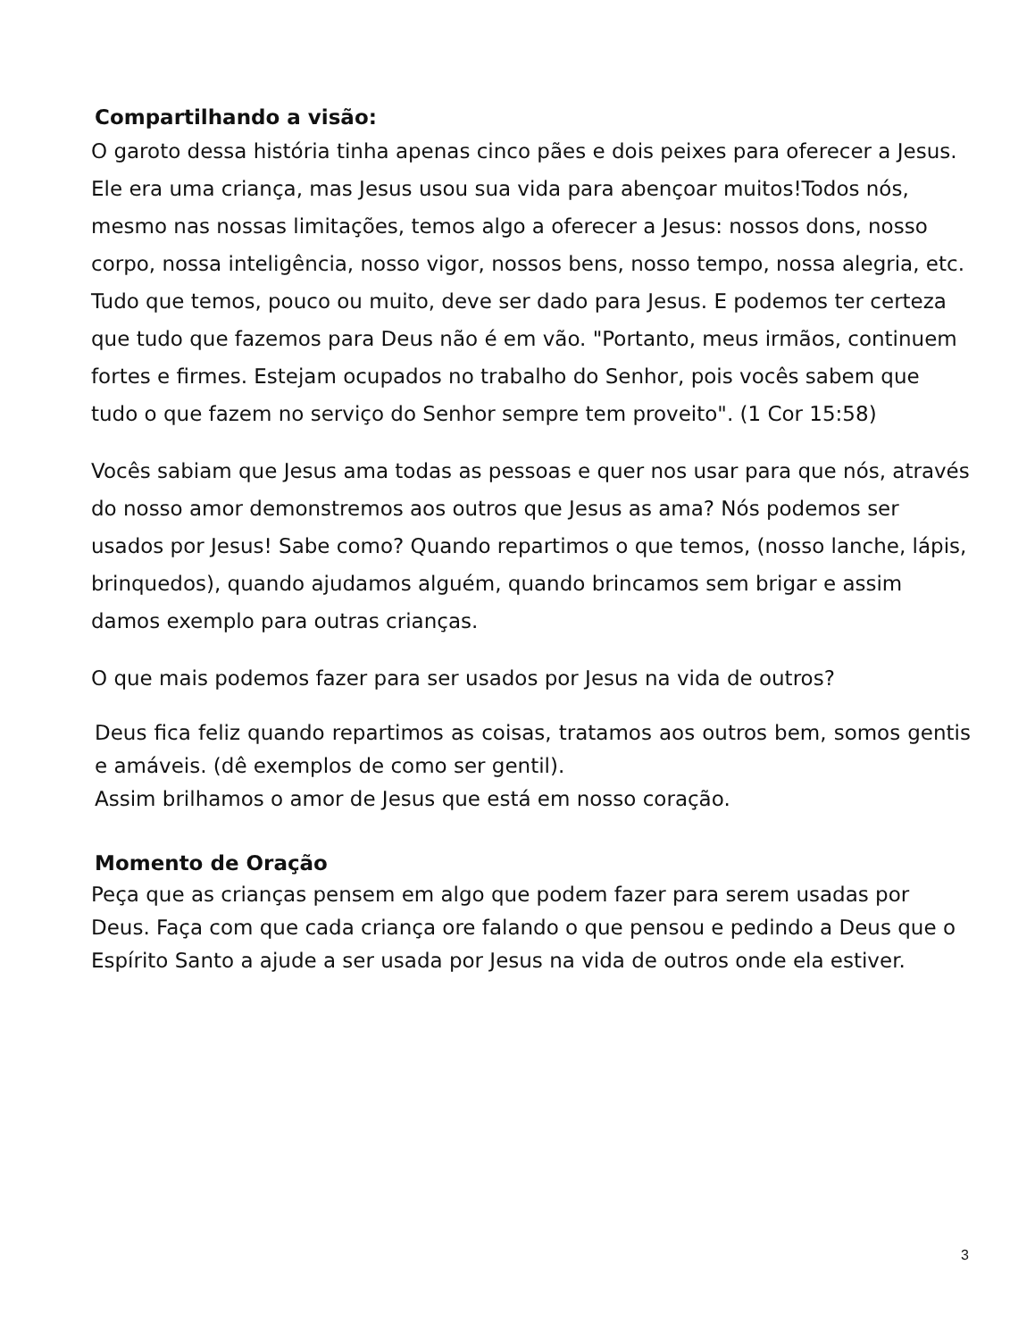Compartilhando a visão:
O garoto dessa história tinha apenas cinco pães e dois peixes para oferecer a Jesus. Ele era uma criança, mas Jesus usou sua vida para abençoar muitos!Todos nós, mesmo nas nossas limitações, temos algo a oferecer a Jesus: nossos dons, nosso corpo, nossa inteligência, nosso vigor, nossos bens, nosso tempo, nossa alegria, etc. Tudo que temos, pouco ou muito, deve ser dado para Jesus. E podemos ter certeza que tudo que fazemos para Deus não é em vão. "Portanto, meus irmãos, continuem fortes e firmes. Estejam ocupados no trabalho do Senhor, pois vocês sabem que tudo o que fazem no serviço do Senhor sempre tem proveito". (1 Cor 15:58)
Vocês sabiam que Jesus ama todas as pessoas e quer nos usar para que nós, através do nosso amor demonstremos aos outros que Jesus as ama? Nós podemos ser usados por Jesus! Sabe como? Quando repartimos o que temos, (nosso lanche, lápis, brinquedos), quando ajudamos alguém, quando brincamos sem brigar e assim damos exemplo para outras crianças.
O que mais podemos fazer para ser usados por Jesus na vida de outros?
Deus fica feliz quando repartimos as coisas, tratamos aos outros bem, somos gentis e amáveis. (dê exemplos de como ser gentil).
Assim brilhamos o amor de Jesus que está em nosso coração.
Momento de Oração
Peça que as crianças pensem em algo que podem fazer para serem usadas por Deus. Faça com que cada criança ore falando o que pensou e pedindo a Deus que o Espírito Santo a ajude a ser usada por Jesus na vida de outros onde ela estiver.
3